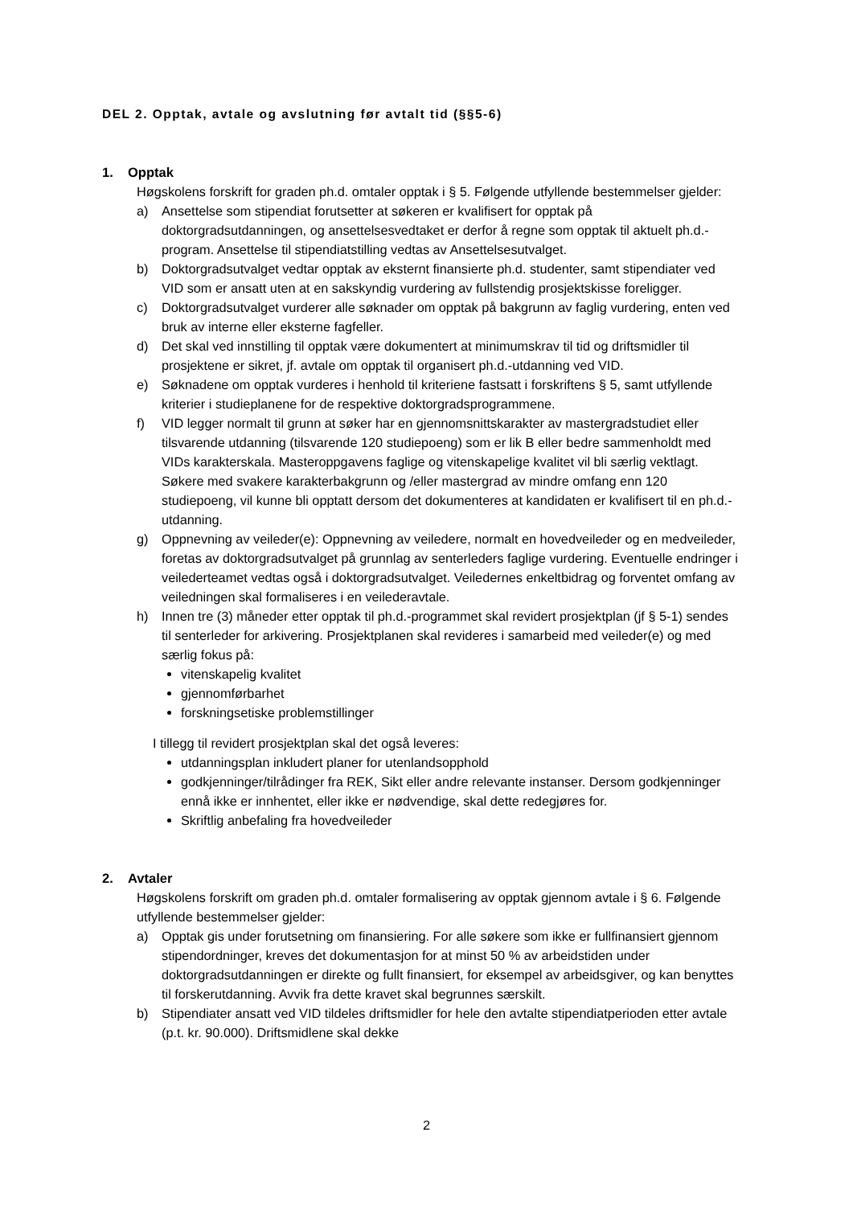DEL 2. Opptak, avtale og avslutning før avtalt tid (§§5-6)
1. Opptak
Høgskolens forskrift for graden ph.d. omtaler opptak i § 5. Følgende utfyllende bestemmelser gjelder:
a) Ansettelse som stipendiat forutsetter at søkeren er kvalifisert for opptak på doktorgradsutdanningen, og ansettelsesvedtaket er derfor å regne som opptak til aktuelt ph.d.-program. Ansettelse til stipendiatstilling vedtas av Ansettelsesutvalget.
b) Doktorgradsutvalget vedtar opptak av eksternt finansierte ph.d. studenter, samt stipendiater ved VID som er ansatt uten at en sakskyndig vurdering av fullstendig prosjektskisse foreligger.
c) Doktorgradsutvalget vurderer alle søknader om opptak på bakgrunn av faglig vurdering, enten ved bruk av interne eller eksterne fagfeller.
d) Det skal ved innstilling til opptak være dokumentert at minimumskrav til tid og driftsmidler til prosjektene er sikret, jf. avtale om opptak til organisert ph.d.-utdanning ved VID.
e) Søknadene om opptak vurderes i henhold til kriteriene fastsatt i forskriftens § 5, samt utfyllende kriterier i studieplanene for de respektive doktorgradsprogrammene.
f) VID legger normalt til grunn at søker har en gjennomsnittskarakter av mastergradstudiet eller tilsvarende utdanning (tilsvarende 120 studiepoeng) som er lik B eller bedre sammenholdt med VIDs karakterskala. Masteroppgavens faglige og vitenskapelige kvalitet vil bli særlig vektlagt. Søkere med svakere karakterbakgrunn og /eller mastergrad av mindre omfang enn 120 studiepoeng, vil kunne bli opptatt dersom det dokumenteres at kandidaten er kvalifisert til en ph.d.-utdanning.
g) Oppnevning av veileder(e): Oppnevning av veiledere, normalt en hovedveileder og en medveileder, foretas av doktorgradsutvalget på grunnlag av senterleders faglige vurdering. Eventuelle endringer i veilederteamet vedtas også i doktorgradsutvalget. Veiledernes enkeltbidrag og forventet omfang av veiledningen skal formaliseres i en veilederavtale.
h) Innen tre (3) måneder etter opptak til ph.d.-programmet skal revidert prosjektplan (jf § 5-1) sendes til senterleder for arkivering. Prosjektplanen skal revideres i samarbeid med veileder(e) og med særlig fokus på:
vitenskapelig kvalitet
gjennomførbarhet
forskningsetiske problemstillinger
I tillegg til revidert prosjektplan skal det også leveres:
utdanningsplan inkludert planer for utenlandsopphold
godkjenninger/tilrådinger fra REK, Sikt eller andre relevante instanser. Dersom godkjenninger ennå ikke er innhentet, eller ikke er nødvendige, skal dette redegjøres for.
Skriftlig anbefaling fra hovedveileder
2. Avtaler
Høgskolens forskrift om graden ph.d. omtaler formalisering av opptak gjennom avtale i § 6. Følgende utfyllende bestemmelser gjelder:
a) Opptak gis under forutsetning om finansiering. For alle søkere som ikke er fullfinansiert gjennom stipendordninger, kreves det dokumentasjon for at minst 50 % av arbeidstiden under doktorgradsutdanningen er direkte og fullt finansiert, for eksempel av arbeidsgiver, og kan benyttes til forskerutdanning. Avvik fra dette kravet skal begrunnes særskilt.
b) Stipendiater ansatt ved VID tildeles driftsmidler for hele den avtalte stipendiatperioden etter avtale (p.t. kr. 90.000). Driftsmidlene skal dekke
2